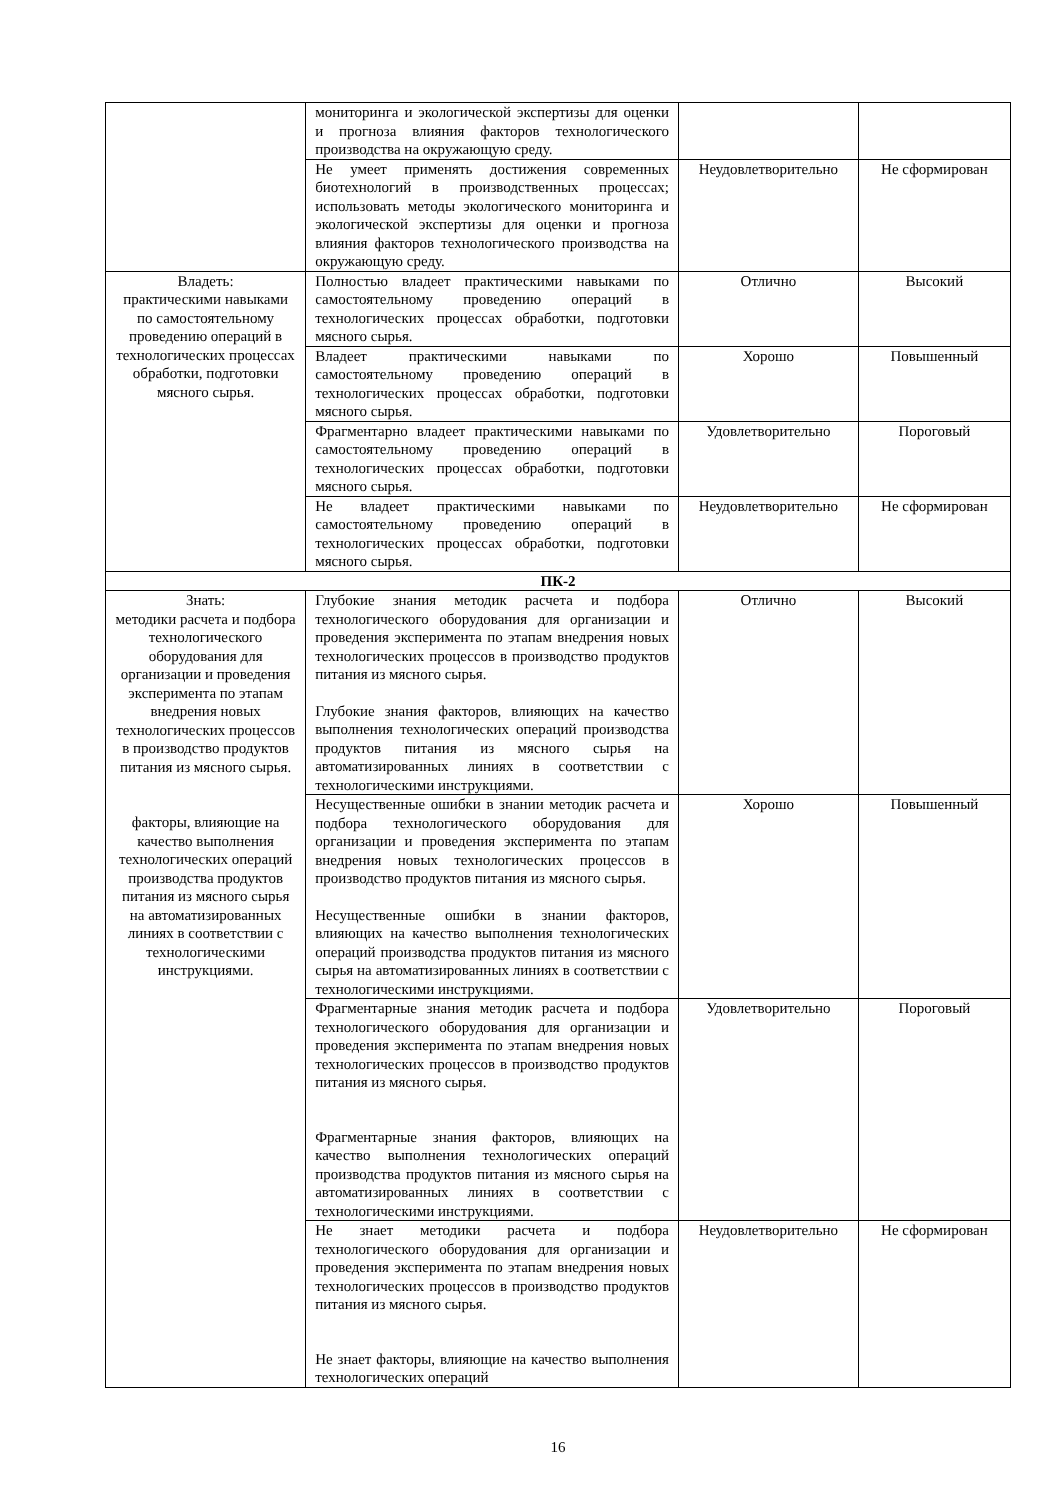| | мониторинга и экологической экспертизы для оценки и прогноза влияния факторов технологического производства на окружающую среду. | | |
| | Не умеет применять достижения современных биотехнологий в производственных процессах; использовать методы экологического мониторинга и экологической экспертизы для оценки и прогноза влияния факторов технологического производства на окружающую среду. | Неудовлетворительно | Не сформирован |
| Владеть: практическими навыками по самостоятельному проведению операций в технологических процессах обработки, подготовки мясного сырья. | Полностью владеет практическими навыками по самостоятельному проведению операций в технологических процессах обработки, подготовки мясного сырья. | Отлично | Высокий |
| | Владеет практическими навыками по самостоятельному проведению операций в технологических процессах обработки, подготовки мясного сырья. | Хорошо | Повышенный |
| | Фрагментарно владеет практическими навыками по самостоятельному проведению операций в технологических процессах обработки, подготовки мясного сырья. | Удовлетворительно | Пороговый |
| | Не владеет практическими навыками по самостоятельному проведению операций в технологических процессах обработки, подготовки мясного сырья. | Неудовлетворительно | Не сформирован |
| ПК-2 | | | |
| Знать: методики расчета и подбора технологического оборудования для организации и проведения эксперимента по этапам внедрения новых технологических процессов в производство продуктов питания из мясного сырья. факторы, влияющие на качество выполнения технологических операций производства продуктов питания из мясного сырья на автоматизированных линиях в соответствии с технологическими инструкциями. | Глубокие знания методик расчета и подбора технологического оборудования для организации и проведения эксперимента по этапам внедрения новых технологических процессов в производство продуктов питания из мясного сырья. Глубокие знания факторов, влияющих на качество выполнения технологических операций производства продуктов питания из мясного сырья на автоматизированных линиях в соответствии с технологическими инструкциями. | Отлично | Высокий |
| | Несущественные ошибки в знании методик расчета и подбора технологического оборудования для организации и проведения эксперимента по этапам внедрения новых технологических процессов в производство продуктов питания из мясного сырья. Несущественные ошибки в знании факторов, влияющих на качество выполнения технологических операций производства продуктов питания из мясного сырья на автоматизированных линиях в соответствии с технологическими инструкциями. | Хорошо | Повышенный |
| | Фрагментарные знания методик расчета и подбора технологического оборудования для организации и проведения эксперимента по этапам внедрения новых технологических процессов в производство продуктов питания из мясного сырья. Фрагментарные знания факторов, влияющих на качество выполнения технологических операций производства продуктов питания из мясного сырья на автоматизированных линиях в соответствии с технологическими инструкциями. | Удовлетворительно | Пороговый |
| | Не знает методики расчета и подбора технологического оборудования для организации и проведения эксперимента по этапам внедрения новых технологических процессов в производство продуктов питания из мясного сырья. Не знает факторы, влияющие на качество выполнения технологических операций | Неудовлетворительно | Не сформирован |
16